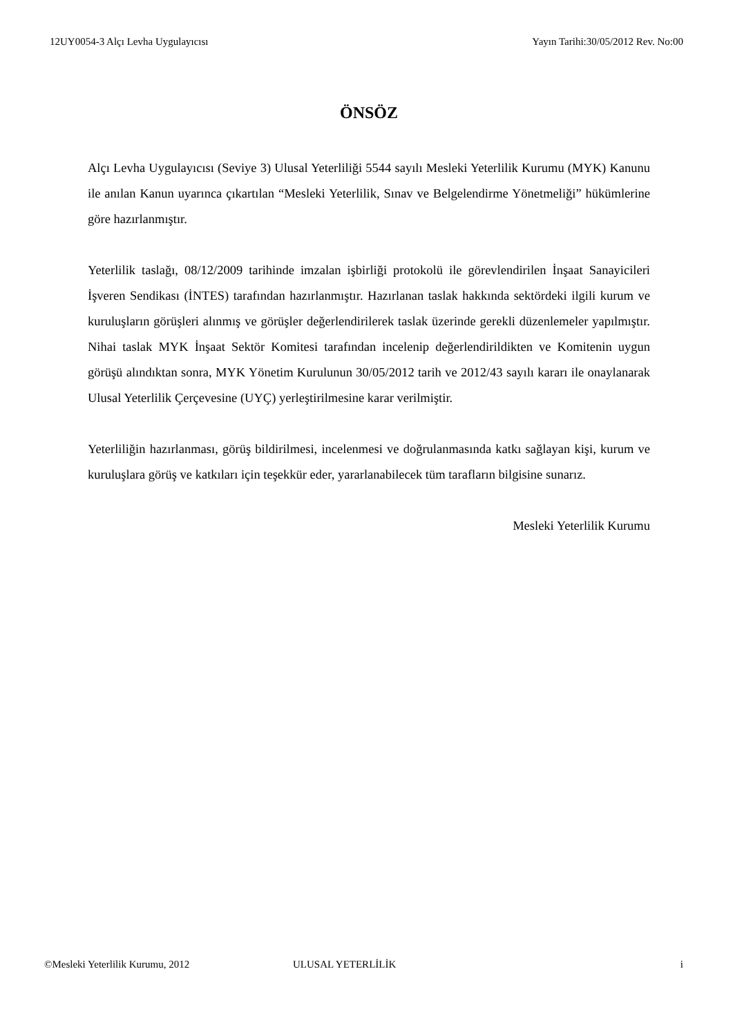12UY0054-3 Alçı Levha Uygulayıcısı Yayın Tarihi:30/05/2012 Rev. No:00
ÖNSÖZ
Alçı Levha Uygulayıcısı (Seviye 3) Ulusal Yeterliliği 5544 sayılı Mesleki Yeterlilik Kurumu (MYK) Kanunu ile anılan Kanun uyarınca çıkartılan “Mesleki Yeterlilik, Sınav ve Belgelendirme Yönetmeliği” hükümlerine göre hazırlanmıştır.
Yeterlilik taslağı, 08/12/2009 tarihinde imzalan işbirliği protokolü ile görevlendirilen İnşaat Sanayicileri İşveren Sendikası (İNTES) tarafından hazırlanmıştır. Hazırlanan taslak hakkında sektördeki ilgili kurum ve kuruluşların görüşleri alınmış ve görüşler değerlendirilerek taslak üzerinde gerekli düzenlemeler yapılmıştır. Nihai taslak MYK İnşaat Sektör Komitesi tarafından incelenip değerlendirildikten ve Komitenin uygun görüşü alındıktan sonra, MYK Yönetim Kurulunun 30/05/2012 tarih ve 2012/43 sayılı kararı ile onaylanarak Ulusal Yeterlilik Çerçevesine (UYÇ) yerleştirilmesine karar verilmiştir.
Yeterliliğin hazırlanması, görüş bildirilmesi, incelenmesi ve doğrulanmasında katkı sağlayan kişi, kurum ve kuruluşlara görüş ve katkıları için teşekkür eder, yararlanabilecek tüm tarafların bilgisine sunarız.
Mesleki Yeterlilik Kurumu
©Mesleki Yeterlilik Kurumu, 2012 ULUSAL YETERLİLİK i